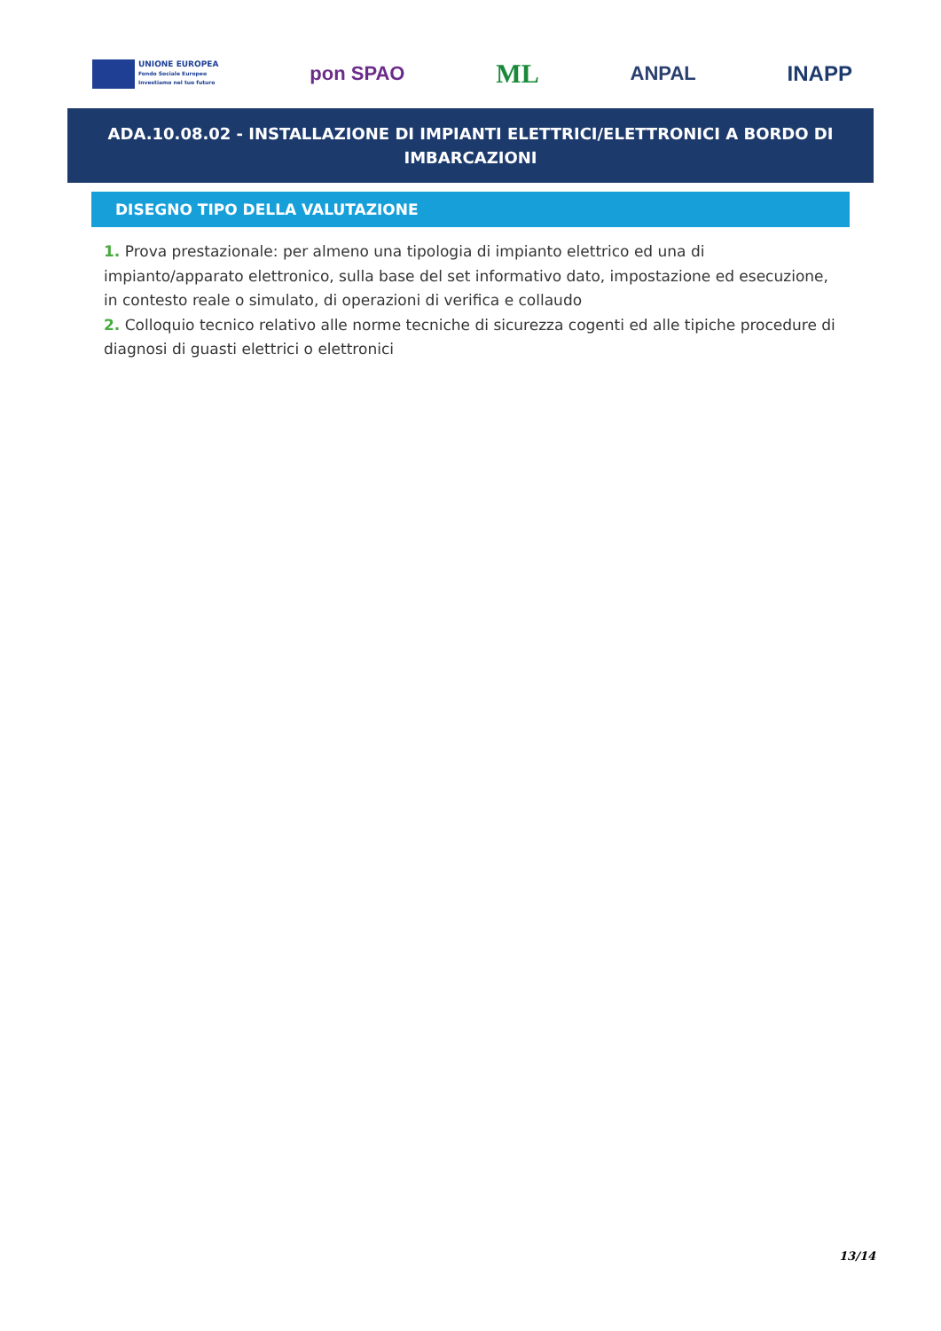UNIONE EUROPEA
Fondo Sociale Europeo
Investiamo nel tuo futuro
pon SPAO
ML
ANPAL INAPP
ADA.10.08.02 - INSTALLAZIONE DI IMPIANTI ELETTRICI/ELETTRONICI A BORDO DI IMBARCAZIONI
DISEGNO TIPO DELLA VALUTAZIONE
1. Prova prestazionale: per almeno una tipologia di impianto elettrico ed una di impianto/apparato elettronico, sulla base del set informativo dato, impostazione ed esecuzione, in contesto reale o simulato, di operazioni di verifica e collaudo
2. Colloquio tecnico relativo alle norme tecniche di sicurezza cogenti ed alle tipiche procedure di diagnosi di guasti elettrici o elettronici
13/14